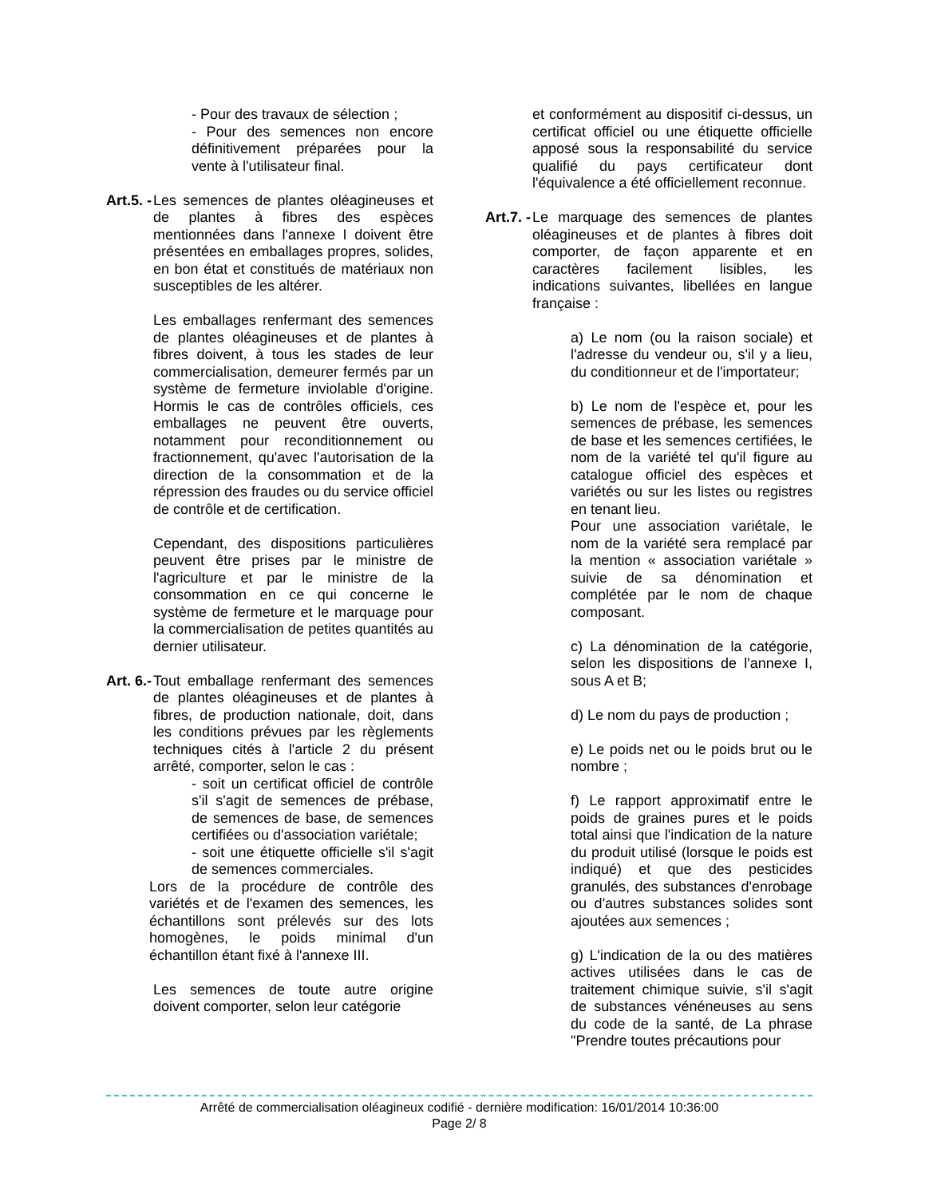- Pour des travaux de sélection ;
- Pour des semences non encore définitivement préparées pour la vente à l'utilisateur final.
Art.5. -
Les semences de plantes oléagineuses et de plantes à fibres des espèces mentionnées dans l'annexe I doivent être présentées en emballages propres, solides, en bon état et constitués de matériaux non susceptibles de les altérer.
Les emballages renfermant des semences de plantes oléagineuses et de plantes à fibres doivent, à tous les stades de leur commercialisation, demeurer fermés par un système de fermeture inviolable d'origine. Hormis le cas de contrôles officiels, ces emballages ne peuvent être ouverts, notamment pour reconditionnement ou fractionnement, qu'avec l'autorisation de la direction de la consommation et de la répression des fraudes ou du service officiel de contrôle et de certification.
Cependant, des dispositions particulières peuvent être prises par le ministre de l'agriculture et par le ministre de la consommation en ce qui concerne le système de fermeture et le marquage pour la commercialisation de petites quantités au dernier utilisateur.
Art. 6.-
Tout emballage renfermant des semences de plantes oléagineuses et de plantes à fibres, de production nationale, doit, dans les conditions prévues par les règlements techniques cités à l'article 2 du présent arrêté, comporter, selon le cas :
- soit un certificat officiel de contrôle s'il s'agit de semences de prébase, de semences de base, de semences certifiées ou d'association variétale;
- soit une étiquette officielle s'il s'agit de semences commerciales.
Lors de la procédure de contrôle des variétés et de l'examen des semences, les échantillons sont prélevés sur des lots homogènes, le poids minimal d'un échantillon étant fixé à l'annexe III.
Les semences de toute autre origine doivent comporter, selon leur catégorie
et conformément au dispositif ci-dessus, un certificat officiel ou une étiquette officielle apposé sous la responsabilité du service qualifié du pays certificateur dont l'équivalence a été officiellement reconnue.
Art.7. -
Le marquage des semences de plantes oléagineuses et de plantes à fibres doit comporter, de façon apparente et en caractères facilement lisibles, les indications suivantes, libellées en langue française :
a) Le nom (ou la raison sociale) et l'adresse du vendeur ou, s'il y a lieu, du conditionneur et de l'importateur;
b) Le nom de l'espèce et, pour les semences de prébase, les semences de base et les semences certifiées, le nom de la variété tel qu'il figure au catalogue officiel des espèces et variétés ou sur les listes ou registres en tenant lieu.
Pour une association variétale, le nom de la variété sera remplacé par la mention « association variétale » suivie de sa dénomination et complétée par le nom de chaque composant.
c) La dénomination de la catégorie, selon les dispositions de l'annexe I, sous A et B;
d) Le nom du pays de production ;
e) Le poids net ou le poids brut ou le nombre ;
f) Le rapport approximatif entre le poids de graines pures et le poids total ainsi que l'indication de la nature du produit utilisé (lorsque le poids est indiqué) et que des pesticides granulés, des substances d'enrobage ou d'autres substances solides sont ajoutées aux semences ;
g) L'indication de la ou des matières actives utilisées dans le cas de traitement chimique suivie, s'il s'agit de substances vénéneuses au sens du code de la santé, de La phrase "Prendre toutes précautions pour
Arrêté de commercialisation oléagineux codifié - dernière modification: 16/01/2014 10:36:00
Page 2/ 8